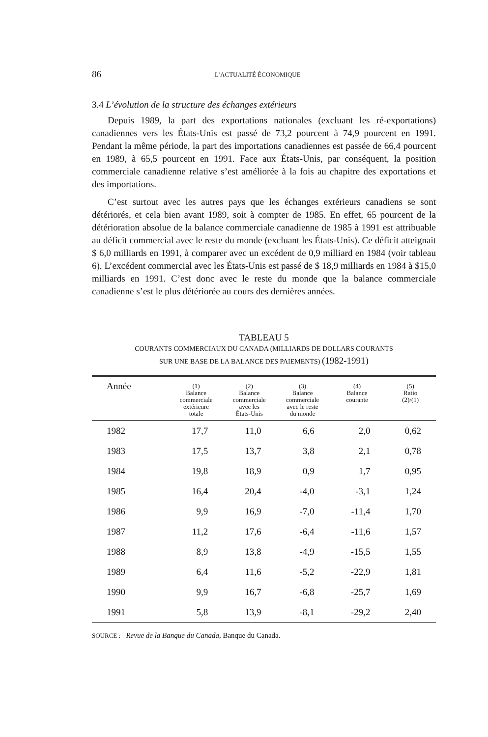86 L’ACTUALITÉ ÉCONOMIQUE
3.4 L’évolution de la structure des échanges extérieurs
Depuis 1989, la part des exportations nationales (excluant les ré-exportations) canadiennes vers les États-Unis est passé de 73,2 pourcent à 74,9 pourcent en 1991. Pendant la même période, la part des importations canadiennes est passée de 66,4 pourcent en 1989, à 65,5 pourcent en 1991. Face aux États-Unis, par conséquent, la position commerciale canadienne relative s’est améliorée à la fois au chapitre des exportations et des importations.
C’est surtout avec les autres pays que les échanges extérieurs canadiens se sont détériorés, et cela bien avant 1989, soit à compter de 1985. En effet, 65 pourcent de la détérioration absolue de la balance commerciale canadienne de 1985 à 1991 est attribuable au déficit commercial avec le reste du monde (excluant les États-Unis). Ce déficit atteignait $ 6,0 milliards en 1991, à comparer avec un excédent de 0,9 milliard en 1984 (voir tableau 6). L’excédent commercial avec les États-Unis est passé de $ 18,9 milliards en 1984 à $15,0 milliards en 1991. C’est donc avec le reste du monde que la balance commerciale canadienne s’est le plus détériorée au cours des dernières années.
TABLEAU 5
COURANTS COMMERCIAUX DU CANADA (MILLIARDS DE DOLLARS COURANTS
SUR UNE BASE DE LA BALANCE DES PAIEMENTS) (1982-1991)
| Année | (1) Balance commerciale extérieure totale | (2) Balance commerciale avec les États-Unis | (3) Balance commerciale avec le reste du monde | (4) Balance courante | (5) Ratio (2)/(1) |
| --- | --- | --- | --- | --- | --- |
| 1982 | 17,7 | 11,0 | 6,6 | 2,0 | 0,62 |
| 1983 | 17,5 | 13,7 | 3,8 | 2,1 | 0,78 |
| 1984 | 19,8 | 18,9 | 0,9 | 1,7 | 0,95 |
| 1985 | 16,4 | 20,4 | -4,0 | -3,1 | 1,24 |
| 1986 | 9,9 | 16,9 | -7,0 | -11,4 | 1,70 |
| 1987 | 11,2 | 17,6 | -6,4 | -11,6 | 1,57 |
| 1988 | 8,9 | 13,8 | -4,9 | -15,5 | 1,55 |
| 1989 | 6,4 | 11,6 | -5,2 | -22,9 | 1,81 |
| 1990 | 9,9 | 16,7 | -6,8 | -25,7 | 1,69 |
| 1991 | 5,8 | 13,9 | -8,1 | -29,2 | 2,40 |
SOURCE : Revue de la Banque du Canada, Banque du Canada.